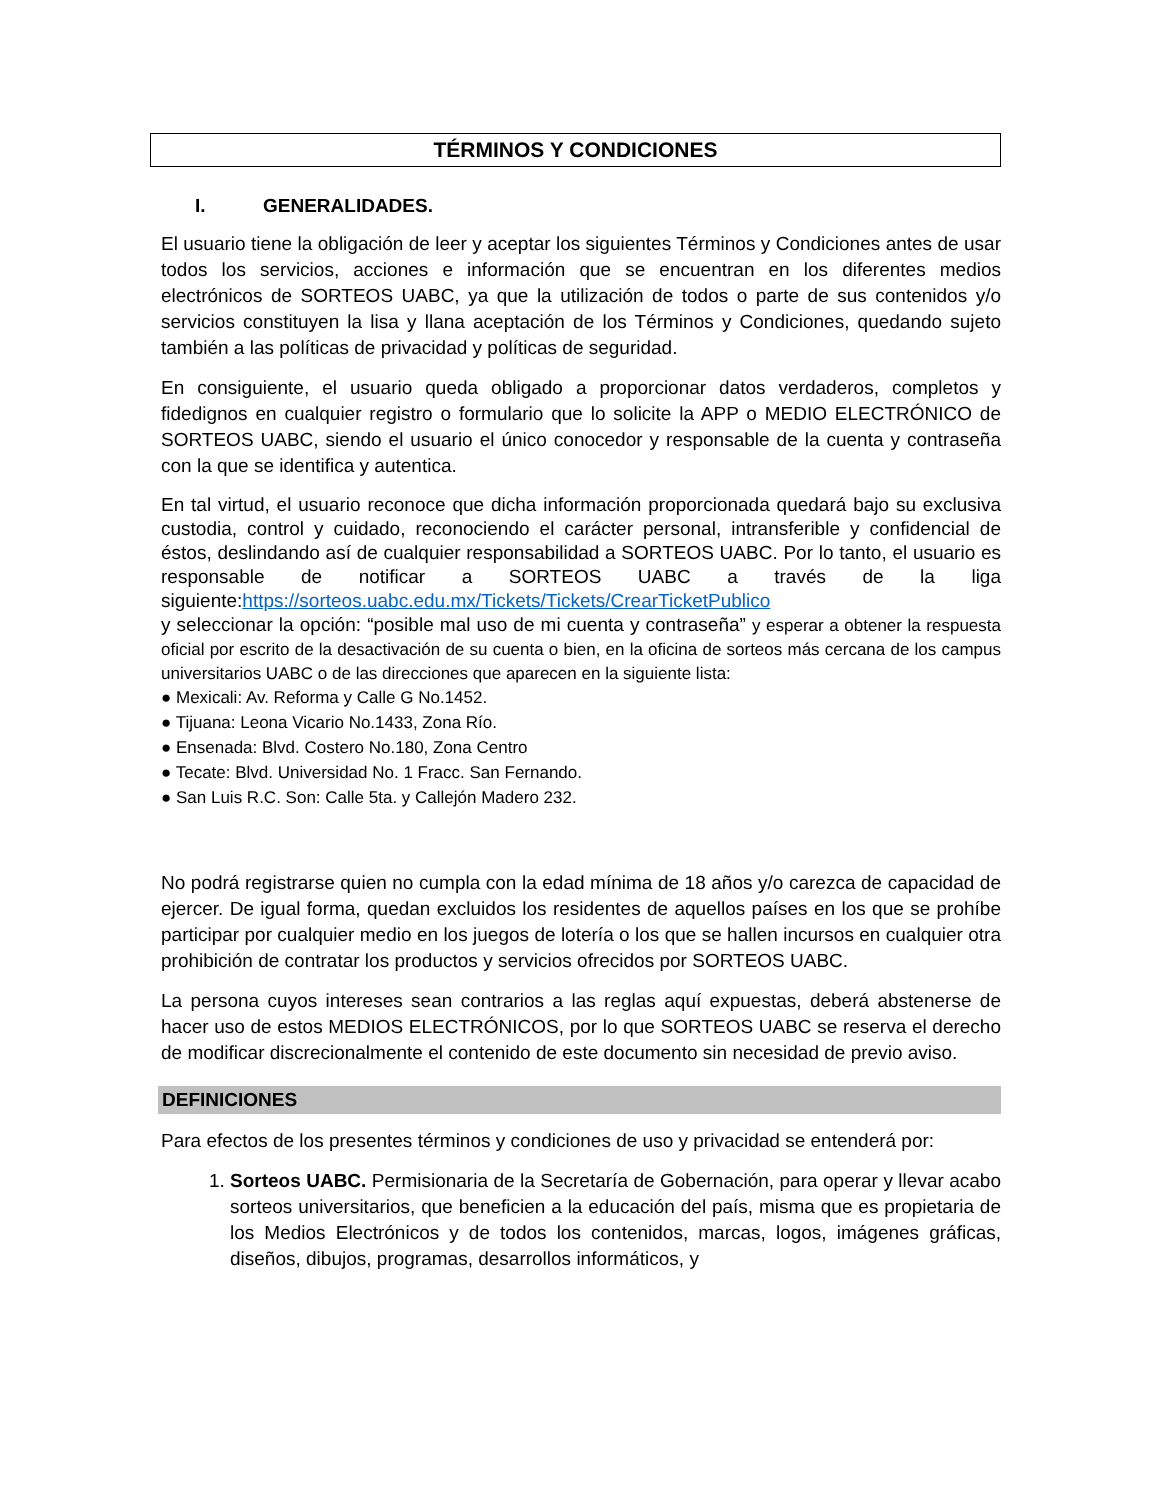TÉRMINOS Y CONDICIONES
I. GENERALIDADES.
El usuario tiene la obligación de leer y aceptar los siguientes Términos y Condiciones antes de usar todos los servicios, acciones e información que se encuentran en los diferentes medios electrónicos de SORTEOS UABC, ya que la utilización de todos o parte de sus contenidos y/o servicios constituyen la lisa y llana aceptación de los Términos y Condiciones, quedando sujeto también a las políticas de privacidad y políticas de seguridad.
En consiguiente, el usuario queda obligado a proporcionar datos verdaderos, completos y fidedignos en cualquier registro o formulario que lo solicite la APP o MEDIO ELECTRÓNICO de SORTEOS UABC, siendo el usuario el único conocedor y responsable de la cuenta y contraseña con la que se identifica y autentica.
En tal virtud, el usuario reconoce que dicha información proporcionada quedará bajo su exclusiva custodia, control y cuidado, reconociendo el carácter personal, intransferible y confidencial de éstos, deslindando así de cualquier responsabilidad a SORTEOS UABC. Por lo tanto, el usuario es responsable de notificar a SORTEOS UABC a través de la liga siguiente:https://sorteos.uabc.edu.mx/Tickets/Tickets/CrearTicketPublico
y seleccionar la opción: “posible mal uso de mi cuenta y contraseña” y esperar a obtener la respuesta oficial por escrito de la desactivación de su cuenta o bien, en la oficina de sorteos más cercana de los campus universitarios UABC o de las direcciones que aparecen en la siguiente lista:
● Mexicali: Av. Reforma y Calle G No.1452.
● Tijuana: Leona Vicario No.1433, Zona Río.
● Ensenada: Blvd. Costero No.180, Zona Centro
● Tecate: Blvd. Universidad No. 1 Fracc. San Fernando.
● San Luis R.C. Son: Calle 5ta. y Callejón Madero 232.
No podrá registrarse quien no cumpla con la edad mínima de 18 años y/o carezca de capacidad de ejercer. De igual forma, quedan excluidos los residentes de aquellos países en los que se prohíbe participar por cualquier medio en los juegos de lotería o los que se hallen incursos en cualquier otra prohibición de contratar los productos y servicios ofrecidos por SORTEOS UABC.
La persona cuyos intereses sean contrarios a las reglas aquí expuestas, deberá abstenerse de hacer uso de estos MEDIOS ELECTRÓNICOS, por lo que SORTEOS UABC se reserva el derecho de modificar discrecionalmente el contenido de este documento sin necesidad de previo aviso.
DEFINICIONES
Para efectos de los presentes términos y condiciones de uso y privacidad se entenderá por:
1. Sorteos UABC. Permisionaria de la Secretaría de Gobernación, para operar y llevar acabo sorteos universitarios, que beneficien a la educación del país, misma que es propietaria de los Medios Electrónicos y de todos los contenidos, marcas, logos, imágenes gráficas, diseños, dibujos, programas, desarrollos informáticos, y